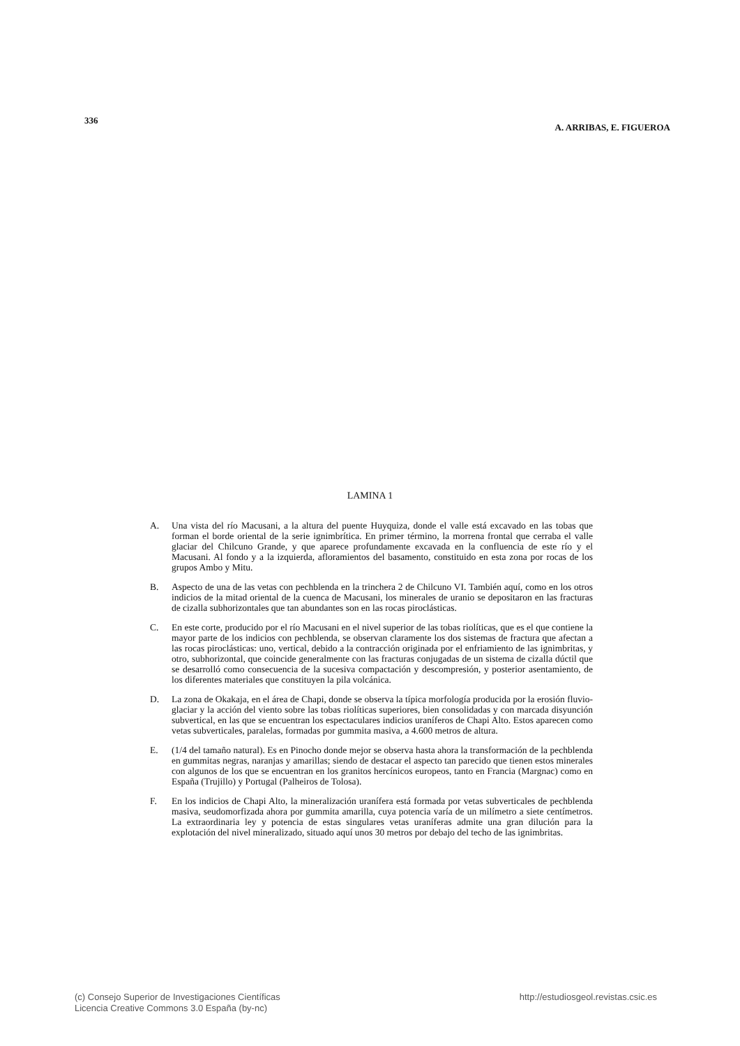336 A. ARRIBAS, E. FIGUEROA
LAMINA 1
A. Una vista del río Macusani, a la altura del puente Huyquiza, donde el valle está excavado en las tobas que forman el borde oriental de la serie ignimbrítica. En primer término, la morrena frontal que cerraba el valle glaciar del Chilcuno Grande, y que aparece profundamente excavada en la confluencia de este río y el Macusani. Al fondo y a la izquierda, afloramientos del basamento, constituido en esta zona por rocas de los grupos Ambo y Mitu.
B. Aspecto de una de las vetas con pechblenda en la trinchera 2 de Chilcuno VI. También aquí, como en los otros indicios de la mitad oriental de la cuenca de Macusani, los minerales de uranio se depositaron en las fracturas de cizalla subhorizontales que tan abundantes son en las rocas piroclásticas.
C. En este corte, producido por el río Macusani en el nivel superior de las tobas riolíticas, que es el que contiene la mayor parte de los indicios con pechblenda, se observan claramente los dos sistemas de fractura que afectan a las rocas piroclásticas: uno, vertical, debido a la contracción originada por el enfriamiento de las ignimbritas, y otro, subhorizontal, que coincide generalmente con las fracturas conjugadas de un sistema de cizalla dúctil que se desarrolló como consecuencia de la sucesiva compactación y descompresión, y posterior asentamiento, de los diferentes materiales que constituyen la pila volcánica.
D. La zona de Okakaja, en el área de Chapi, donde se observa la típica morfología producida por la erosión fluvio-glaciar y la acción del viento sobre las tobas riolíticas superiores, bien consolidadas y con marcada disyunción subvertical, en las que se encuentran los espectaculares indicios uraníferos de Chapi Alto. Estos aparecen como vetas subverticales, paralelas, formadas por gummita masiva, a 4.600 metros de altura.
E. (1/4 del tamaño natural). Es en Pinocho donde mejor se observa hasta ahora la transformación de la pechblenda en gummitas negras, naranjas y amarillas; siendo de destacar el aspecto tan parecido que tienen estos minerales con algunos de los que se encuentran en los granitos hercínicos europeos, tanto en Francia (Margnac) como en España (Trujillo) y Portugal (Palheiros de Tolosa).
F. En los indicios de Chapi Alto, la mineralización uranífera está formada por vetas subverticales de pechblenda masiva, seudomorfizada ahora por gummita amarilla, cuya potencia varía de un milímetro a siete centímetros. La extraordinaria ley y potencia de estas singulares vetas uraníferas admite una gran dilución para la explotación del nivel mineralizado, situado aquí unos 30 metros por debajo del techo de las ignimbritas.
(c) Consejo Superior de Investigaciones Científicas
Licencia Creative Commons 3.0 España (by-nc) http://estudiosgeol.revistas.csic.es